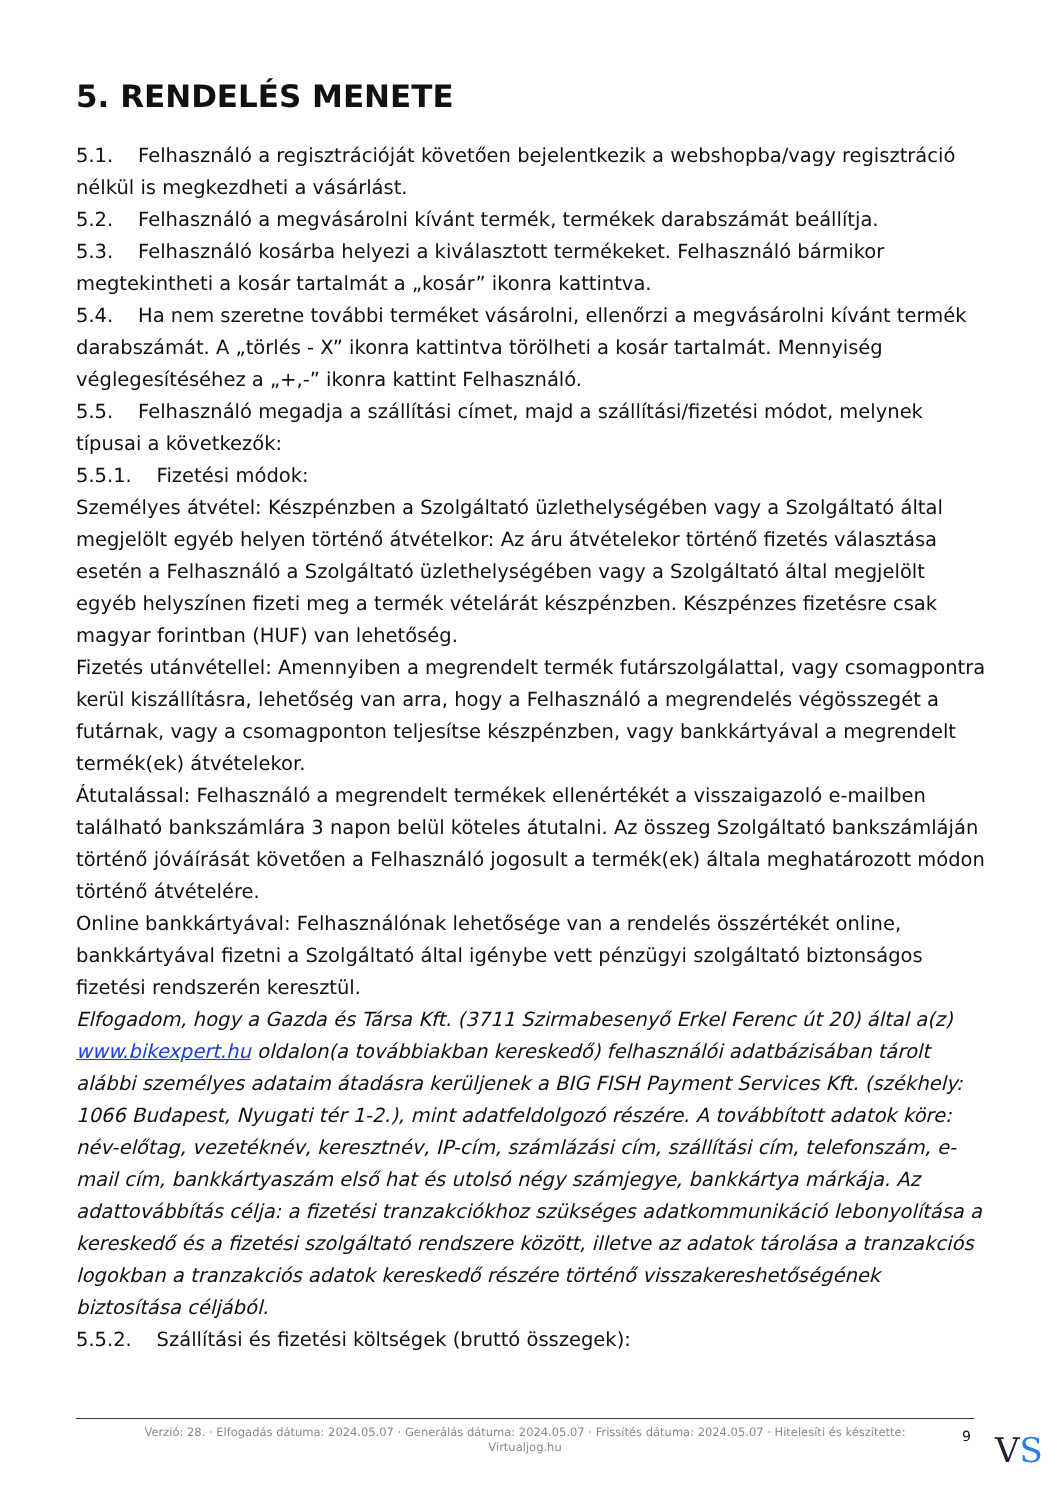5. RENDELÉS MENETE
5.1. Felhasználó a regisztrációját követően bejelentkezik a webshopba/vagy regisztráció nélkül is megkezdheti a vásárlást.
5.2. Felhasználó a megvásárolni kívánt termék, termékek darabszámát beállítja.
5.3. Felhasználó kosárba helyezi a kiválasztott termékeket. Felhasználó bármikor megtekintheti a kosár tartalmát a „kosár” ikonra kattintva.
5.4. Ha nem szeretne további terméket vásárolni, ellenőrzi a megvásárolni kívánt termék darabszámát. A „törlés - X” ikonra kattintva törölheti a kosár tartalmát. Mennyiség véglegesítéséhez a „+,-” ikonra kattint Felhasználó.
5.5. Felhasználó megadja a szállítási címet, majd a szállítási/fizetési módot, melynek típusai a következők:
5.5.1. Fizetési módok:
Személyes átvétel: Készpénzben a Szolgáltató üzlethelységében vagy a Szolgáltató által megjelölt egyéb helyen történő átvételkor: Az áru átvételekor történő fizetés választása esetén a Felhasználó a Szolgáltató üzlethelységében vagy a Szolgáltató által megjelölt egyéb helyszínen fizeti meg a termék vételárát készpénzben. Készpénzes fizetésre csak magyar forintban (HUF) van lehetőség.
Fizetés utánvétellel: Amennyiben a megrendelt termék futárszolgálattal, vagy csomagpontra kerül kiszállításra, lehetőség van arra, hogy a Felhasználó a megrendelés végösszegét a futárnak, vagy a csomagponton teljesítse készpénzben, vagy bankkártyával a megrendelt termék(ek) átvételekor.
Átutalással: Felhasználó a megrendelt termékek ellenértékét a visszaigazoló e-mailben található bankszámlára 3 napon belül köteles átutalni. Az összeg Szolgáltató bankszámláján történő jóváírását követően a Felhasználó jogosult a termék(ek) általa meghatározott módon történő átvételére.
Online bankkártyával: Felhasználónak lehetősége van a rendelés összértékét online, bankkártyával fizetni a Szolgáltató által igénybe vett pénzügyi szolgáltató biztonságos fizetési rendszerén keresztül.
Elfogadom, hogy a Gazda és Társa Kft. (3711 Szirmabesenyő Erkel Ferenc út 20) által a(z) www.bikexpert.hu oldalon(a továbbiakban kereskedő) felhasználói adatbázisában tárolt alábbi személyes adataim átadásra kerüljenek a BIG FISH Payment Services Kft. (székhely: 1066 Budapest, Nyugati tér 1-2.), mint adatfeldolgozó részére. A továbbított adatok köre: név-előtag, vezetéknév, keresztnév, IP-cím, számlázási cím, szállítási cím, telefonszám, e-mail cím, bankkártyaszám első hat és utolsó négy számjegye, bankkártya márkája. Az adattovábbítás célja: a fizetési tranzakciókhoz szükséges adatkommunikáció lebonyolítása a kereskedő és a fizetési szolgáltató rendszere között, illetve az adatok tárolása a tranzakciós logokban a tranzakciós adatok kereskedő részére történő visszakereshetőségének biztosítása céljából.
5.5.2. Szállítási és fizetési költségek (bruttó összegek):
Verzió: 28. · Elfogadás dátuma: 2024.05.07 · Generálás dátuma: 2024.05.07 · Frissítés dátuma: 2024.05.07 · Hitelesíti és készítette:
Virtualjog.hu
9 VS